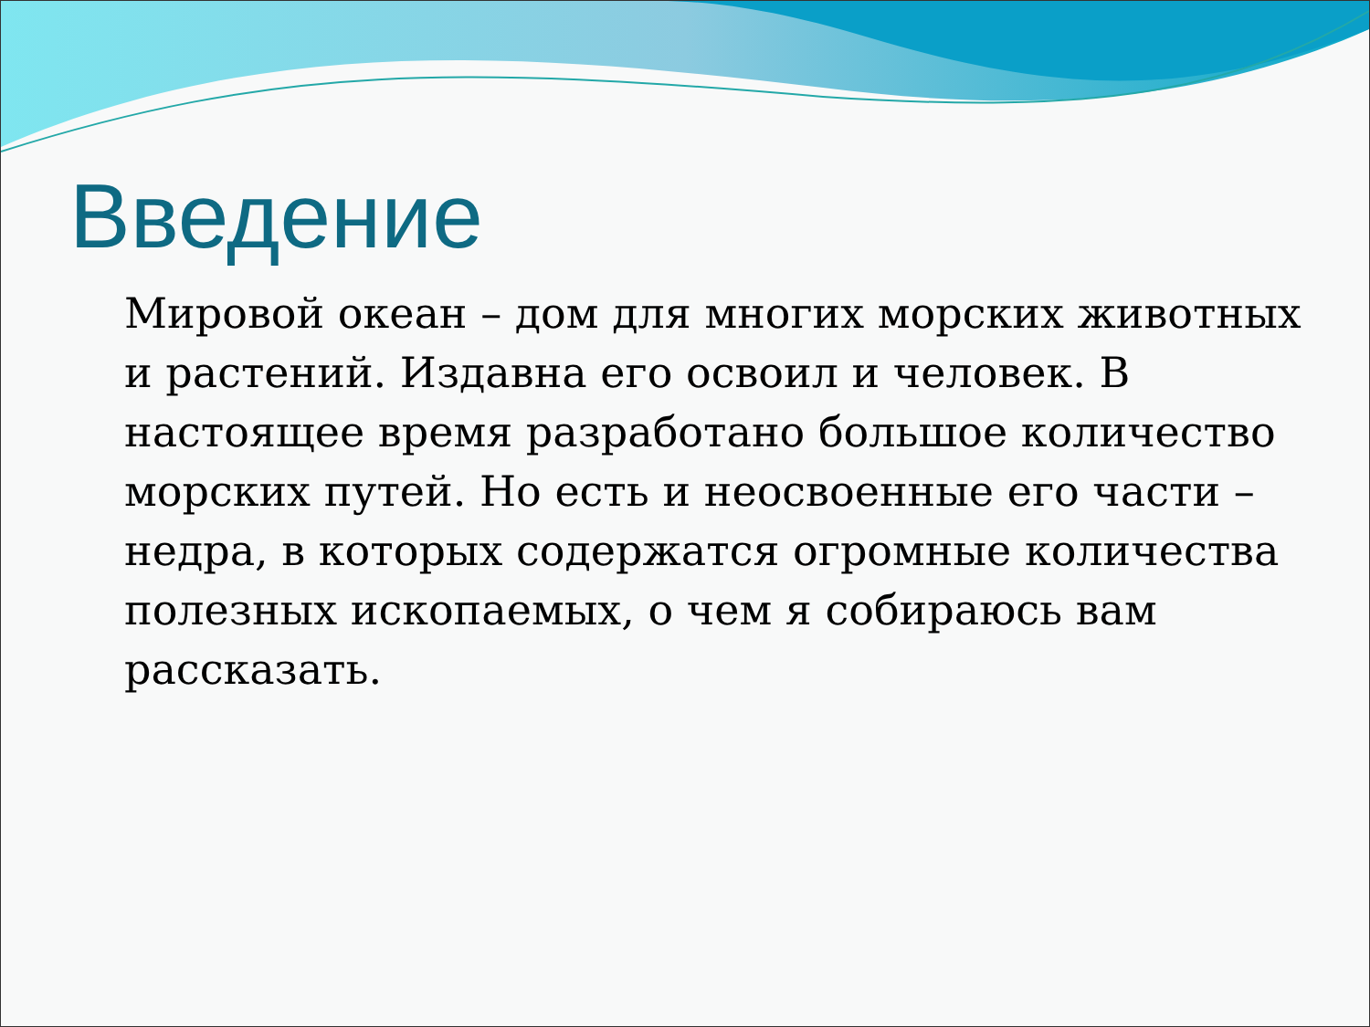Введение
Мировой океан – дом для многих морских животных и растений. Издавна его освоил и человек. В настоящее время разработано большое количество морских путей. Но есть и неосвоенные его части – недра, в которых содержатся огромные количества полезных ископаемых, о чем я собираюсь вам рассказать.